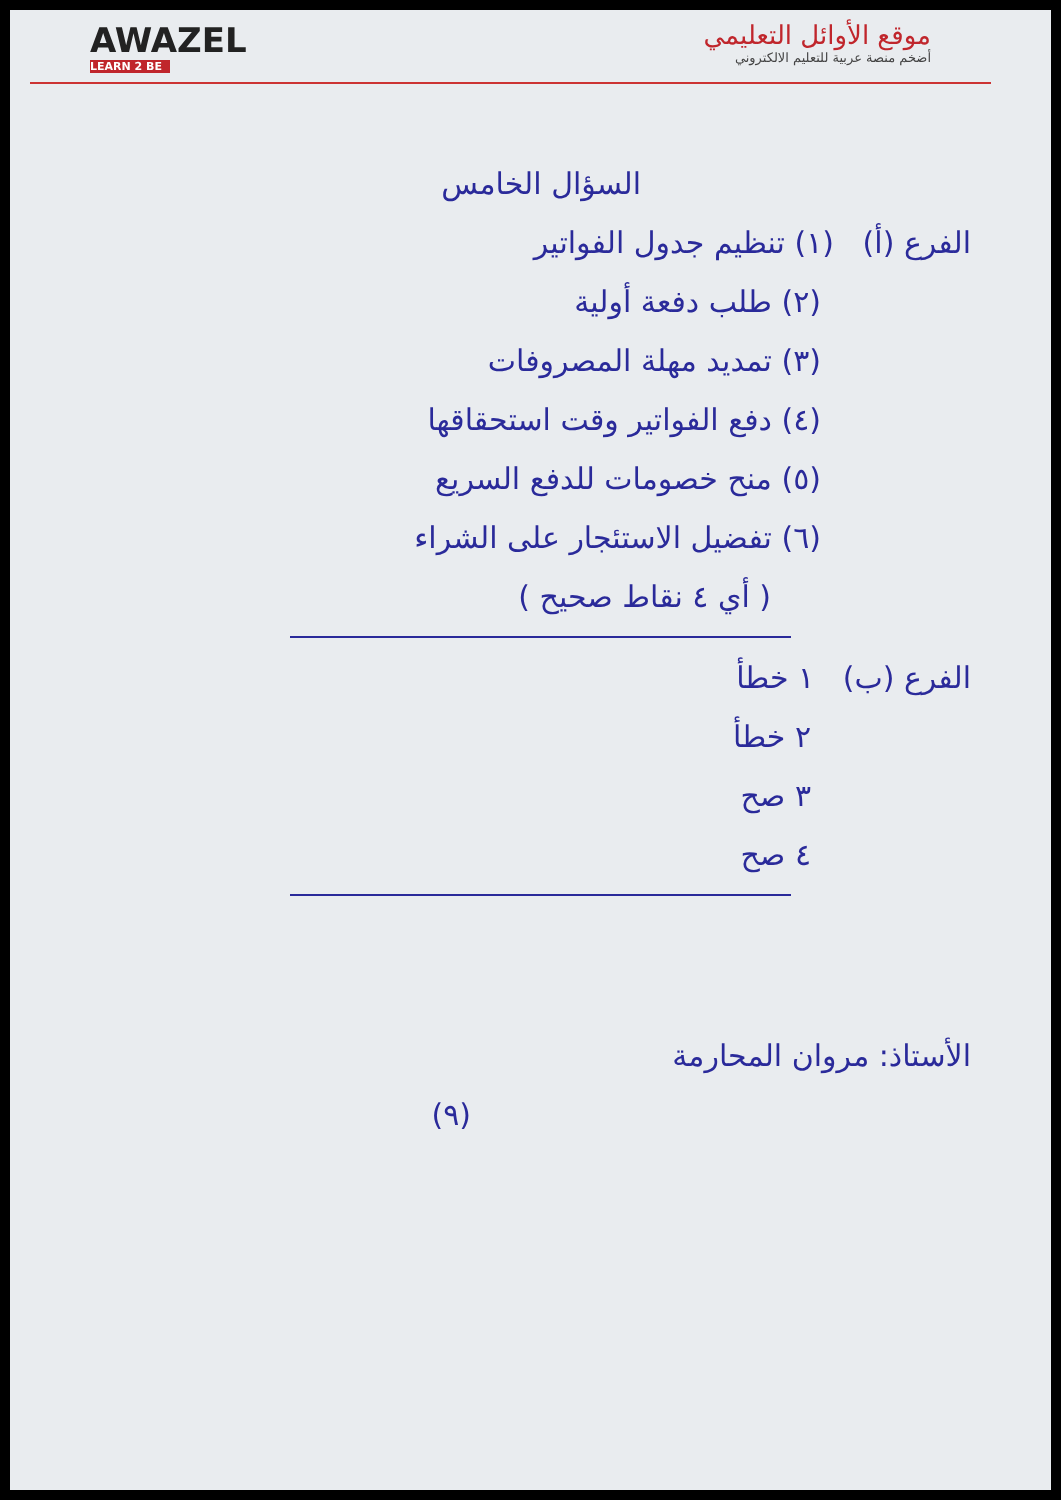موقع الأوائل التعليمي
أضخم منصة عربية للتعليم الالكتروني
AWAZEL
LEARN 2 BE
السؤال الخامس
الفرع (أ) (١) تنظيم جدول الفواتير
(٢) طلب دفعة أولية
(٣) تمديد مهلة المصروفات
(٤) دفع الفواتير وقت استحقاقها
(٥) منح خصومات للدفع السريع
(٦) تفضيل الاستئجار على الشراء
( أي ٤ نقاط صحيح )
الفرع (ب) ١ خطأ
٢ خطأ
٣ صح
٤ صح
الأستاذ: مروان المحارمة
(٩)